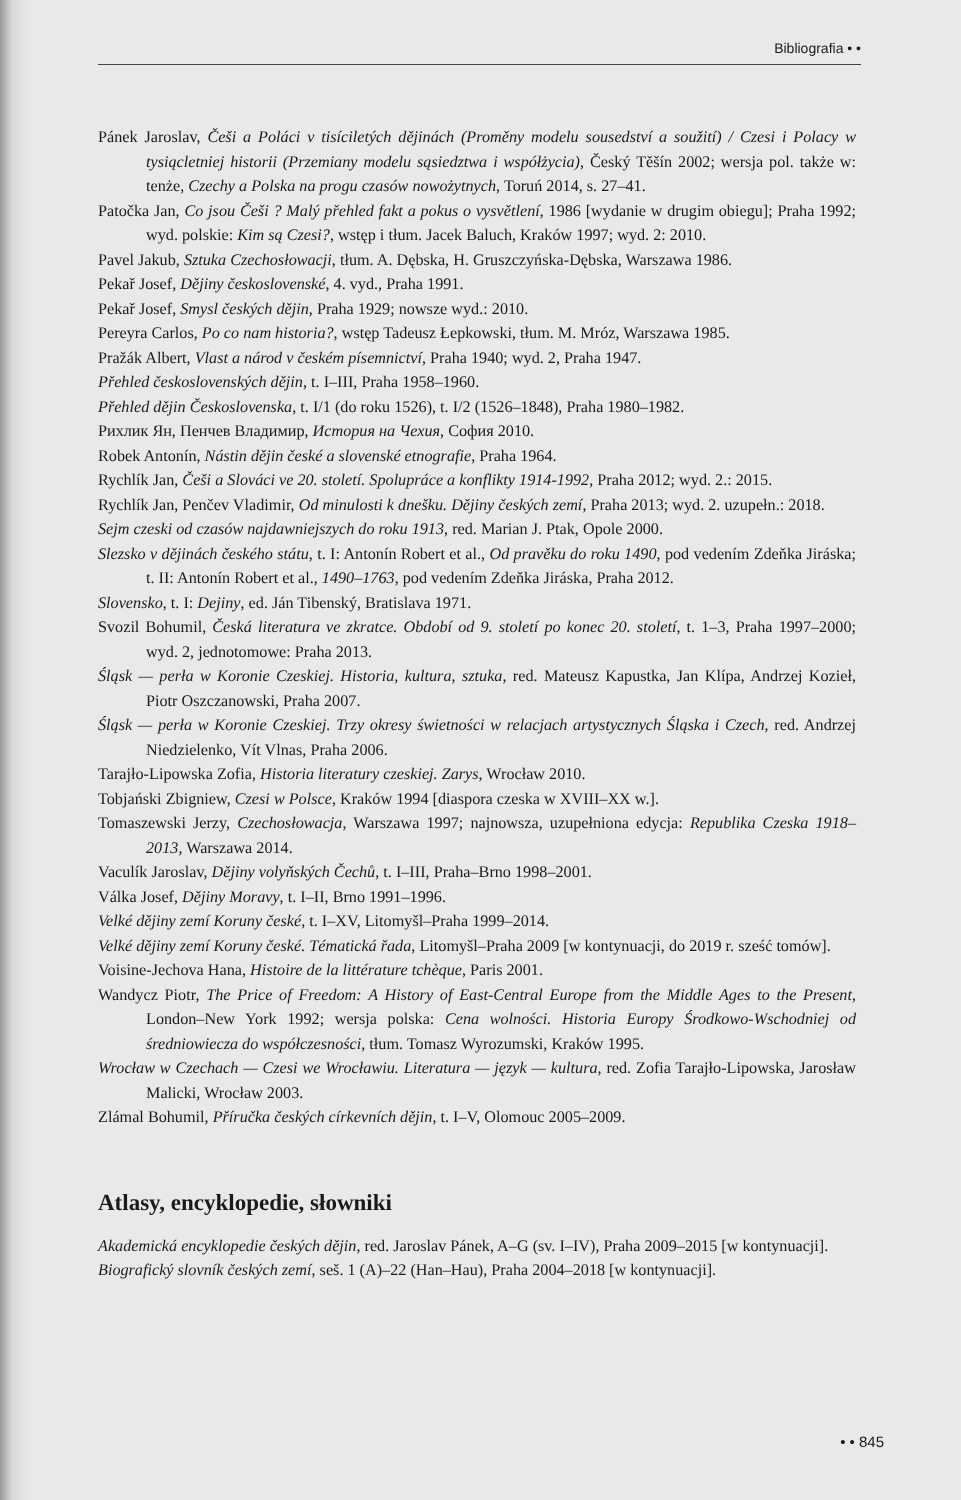Bibliografia • •
Pánek Jaroslav, Češi a Poláci v tisíciletých dějinách (Proměny modelu sousedství a soužití) / Czesi i Polacy w tysiącletniej historii (Przemiany modelu sąsiedztwa i współżycia), Český Těšín 2002; wersja pol. także w: tenże, Czechy a Polska na progu czasów nowożytnych, Toruń 2014, s. 27–41.
Patočka Jan, Co jsou Češi ? Malý přehled fakt a pokus o vysvětlení, 1986 [wydanie w drugim obiegu]; Praha 1992; wyd. polskie: Kim są Czesi?, wstęp i tłum. Jacek Baluch, Kraków 1997; wyd. 2: 2010.
Pavel Jakub, Sztuka Czechosłowacji, tłum. A. Dębska, H. Gruszczyńska-Dębska, Warszawa 1986.
Pekař Josef, Dějiny československé, 4. vyd., Praha 1991.
Pekař Josef, Smysl českých dějin, Praha 1929; nowsze wyd.: 2010.
Pereyra Carlos, Po co nam historia?, wstęp Tadeusz Łepkowski, tłum. M. Mróz, Warszawa 1985.
Pražák Albert, Vlast a národ v českém písemnictví, Praha 1940; wyd. 2, Praha 1947.
Přehled československých dějin, t. I–III, Praha 1958–1960.
Přehled dějin Československa, t. I/1 (do roku 1526), t. I/2 (1526–1848), Praha 1980–1982.
Рихлик Ян, Пенчев Владимир, История на Чехия, София 2010.
Robek Antonín, Nástin dějin české a slovenské etnografie, Praha 1964.
Rychlík Jan, Češi a Slováci ve 20. století. Spolupráce a konflikty 1914-1992, Praha 2012; wyd. 2.: 2015.
Rychlík Jan, Penčev Vladimir, Od minulosti k dnešku. Dějiny českých zemí, Praha 2013; wyd. 2. uzupełn.: 2018.
Sejm czeski od czasów najdawniejszych do roku 1913, red. Marian J. Ptak, Opole 2000.
Slezsko v dějinách českého státu, t. I: Antonín Robert et al., Od pravěku do roku 1490, pod vedením Zdeňka Jiráska; t. II: Antonín Robert et al., 1490–1763, pod vedením Zdeňka Jiráska, Praha 2012.
Slovensko, t. I: Dejiny, ed. Ján Tibenský, Bratislava 1971.
Svozil Bohumil, Česká literatura ve zkratce. Období od 9. století po konec 20. století, t. 1–3, Praha 1997–2000; wyd. 2, jednotomowe: Praha 2013.
Śląsk — perła w Koronie Czeskiej. Historia, kultura, sztuka, red. Mateusz Kapustka, Jan Klípa, Andrzej Kozieł, Piotr Oszczanowski, Praha 2007.
Śląsk — perła w Koronie Czeskiej. Trzy okresy świetności w relacjach artystycznych Śląska i Czech, red. Andrzej Niedzielenko, Vít Vlnas, Praha 2006.
Tarajło-Lipowska Zofia, Historia literatury czeskiej. Zarys, Wrocław 2010.
Tobjański Zbigniew, Czesi w Polsce, Kraków 1994 [diaspora czeska w XVIII–XX w.].
Tomaszewski Jerzy, Czechosłowacja, Warszawa 1997; najnowsza, uzupełniona edycja: Republika Czeska 1918–2013, Warszawa 2014.
Vaculík Jaroslav, Dějiny volyňských Čechů, t. I–III, Praha–Brno 1998–2001.
Válka Josef, Dějiny Moravy, t. I–II, Brno 1991–1996.
Velké dějiny zemí Koruny české, t. I–XV, Litomyšl–Praha 1999–2014.
Velké dějiny zemí Koruny české. Tématická řada, Litomyšl–Praha 2009 [w kontynuacji, do 2019 r. sześć tomów].
Voisine-Jechova Hana, Histoire de la littérature tchèque, Paris 2001.
Wandycz Piotr, The Price of Freedom: A History of East-Central Europe from the Middle Ages to the Present, London–New York 1992; wersja polska: Cena wolności. Historia Europy Środkowo-Wschodniej od średniowiecza do współczesności, tłum. Tomasz Wyrozumski, Kraków 1995.
Wrocław w Czechach — Czesi we Wrocławiu. Literatura — język — kultura, red. Zofia Tarajło-Lipowska, Jarosław Malicki, Wrocław 2003.
Zlámal Bohumil, Příručka českých církevních dějin, t. I–V, Olomouc 2005–2009.
Atlasy, encyklopedie, słowniki
Akademická encyklopedie českých dějin, red. Jaroslav Pánek, A–G (sv. I–IV), Praha 2009–2015 [w kontynuacji].
Biografický slovník českých zemí, seš. 1 (A)–22 (Han–Hau), Praha 2004–2018 [w kontynuacji].
• • 845